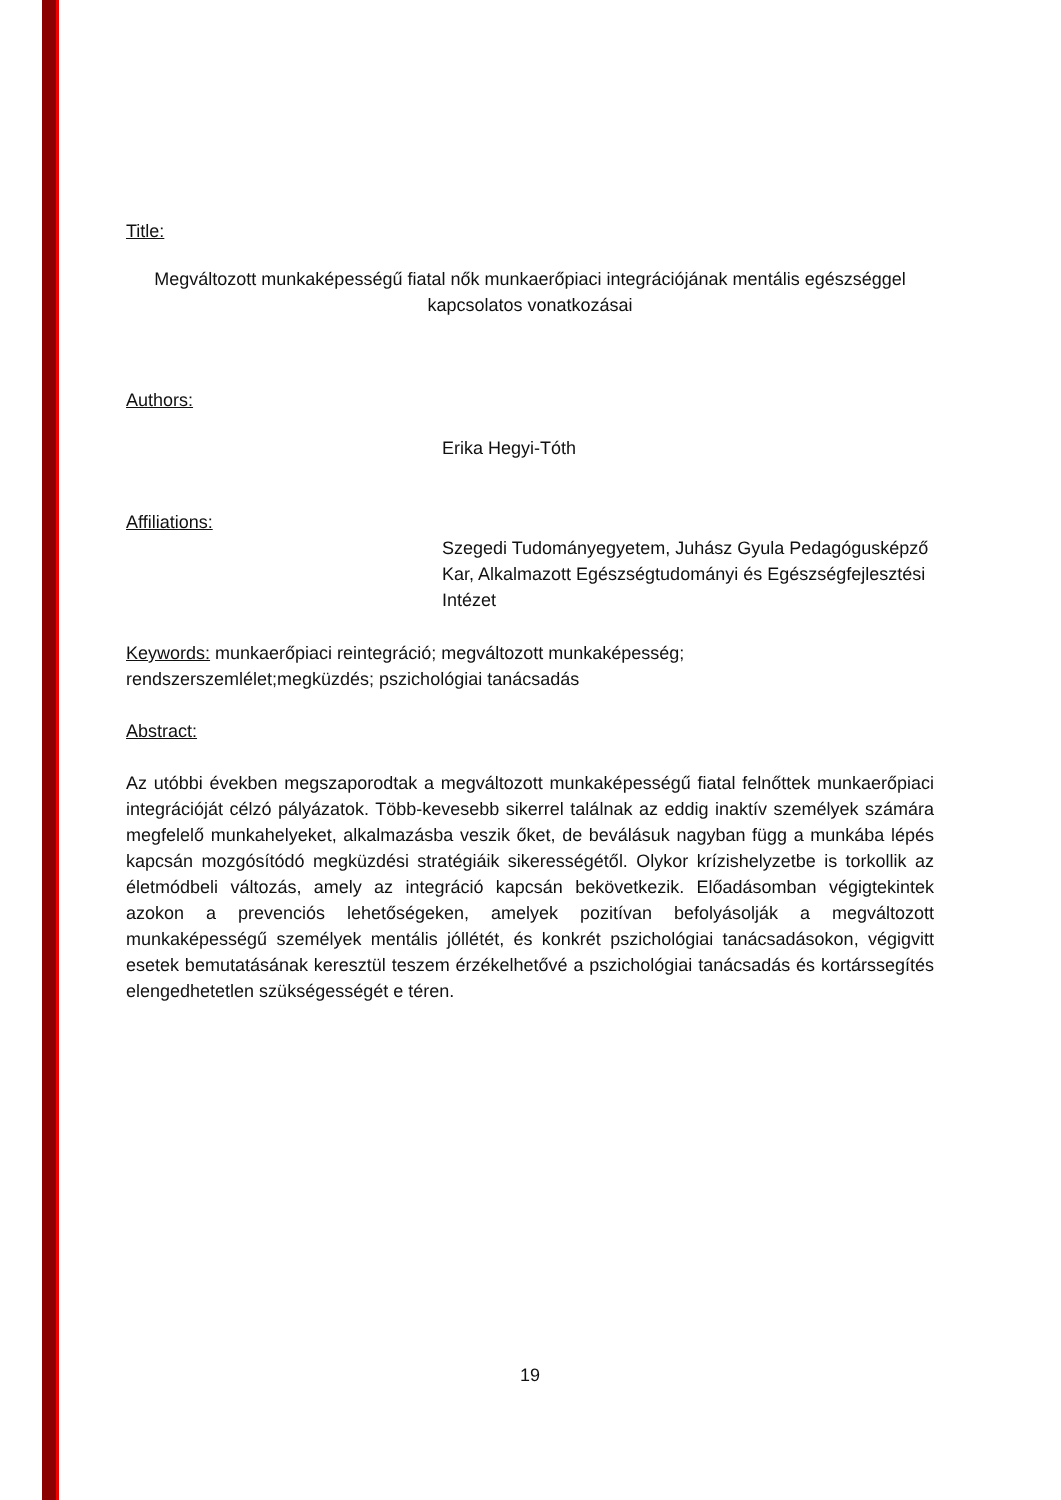Title:
Megváltozott munkaképességű fiatal nők munkaerőpiaci integrációjának mentális egészséggel kapcsolatos vonatkozásai
Authors:
Erika Hegyi-Tóth
Affiliations:
Szegedi Tudományegyetem, Juhász Gyula Pedagógusképző Kar, Alkalmazott Egészségtudományi és Egészségfejlesztési Intézet
Keywords: munkaerőpiaci reintegráció; megváltozott munkaképesség; rendszerszemlélet;megküzdés; pszichológiai tanácsadás
Abstract:
Az utóbbi években megszaporodtak a megváltozott munkaképességű fiatal felnőttek munkaerőpiaci integrációját célzó pályázatok. Több-kevesebb sikerrel találnak az eddig inaktív személyek számára megfelelő munkahelyeket, alkalmazásba veszik őket, de beválásuk nagyban függ a munkába lépés kapcsán mozgósítódó megküzdési stratégiáik sikerességétől. Olykor krízishelyzetbe is torkollik az életmódbeli változás, amely az integráció kapcsán bekövetkezik. Előadásomban végigtekintek azokon a prevenciós lehetőségeken, amelyek pozitívan befolyásolják a megváltozott munkaképességű személyek mentális jóllétét, és konkrét pszichológiai tanácsadásokon, végigvitt esetek bemutatásának keresztül teszem érzékelhetővé a pszichológiai tanácsadás és kortárssegítés elengedhetetlen szükségességét e téren.
19